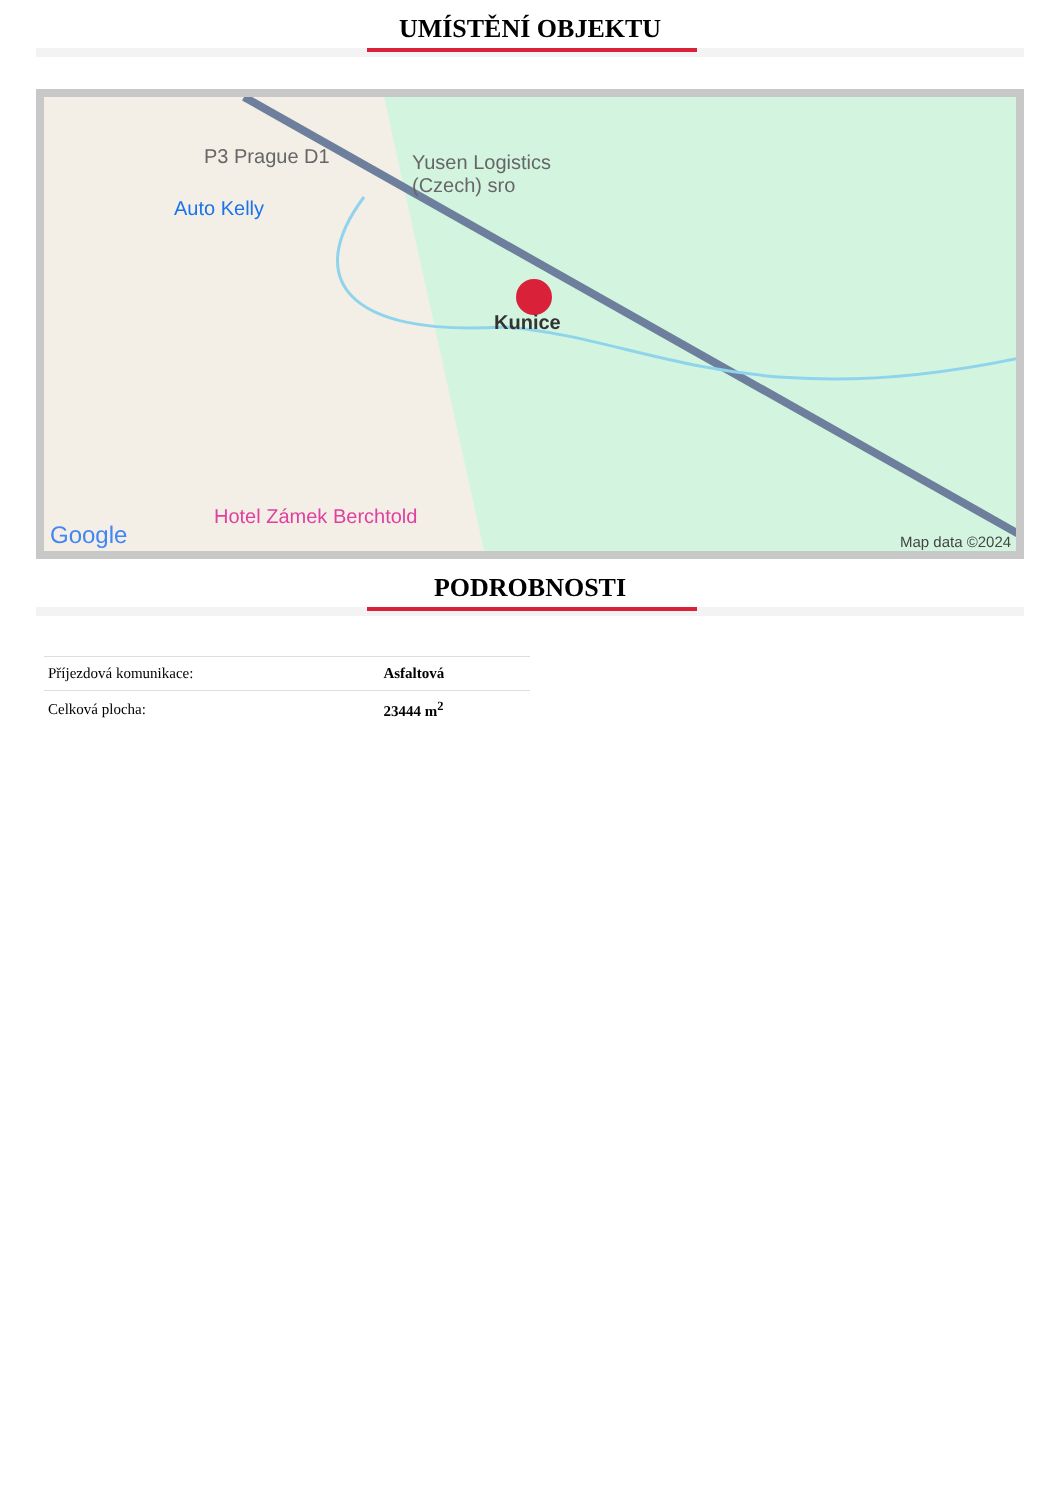UMÍSTĚNÍ OBJEKTU
P3 Prague D1 Yusen Logistics
(Czech) sro
Auto Kelly
Kunice
Hotel Zámek Berchtold
Google Map data ©2024
PODROBNOSTI
| Příjezdová komunikace: | Asfaltová |
| Celková plocha: | 23444 m<sup>2</sup> |